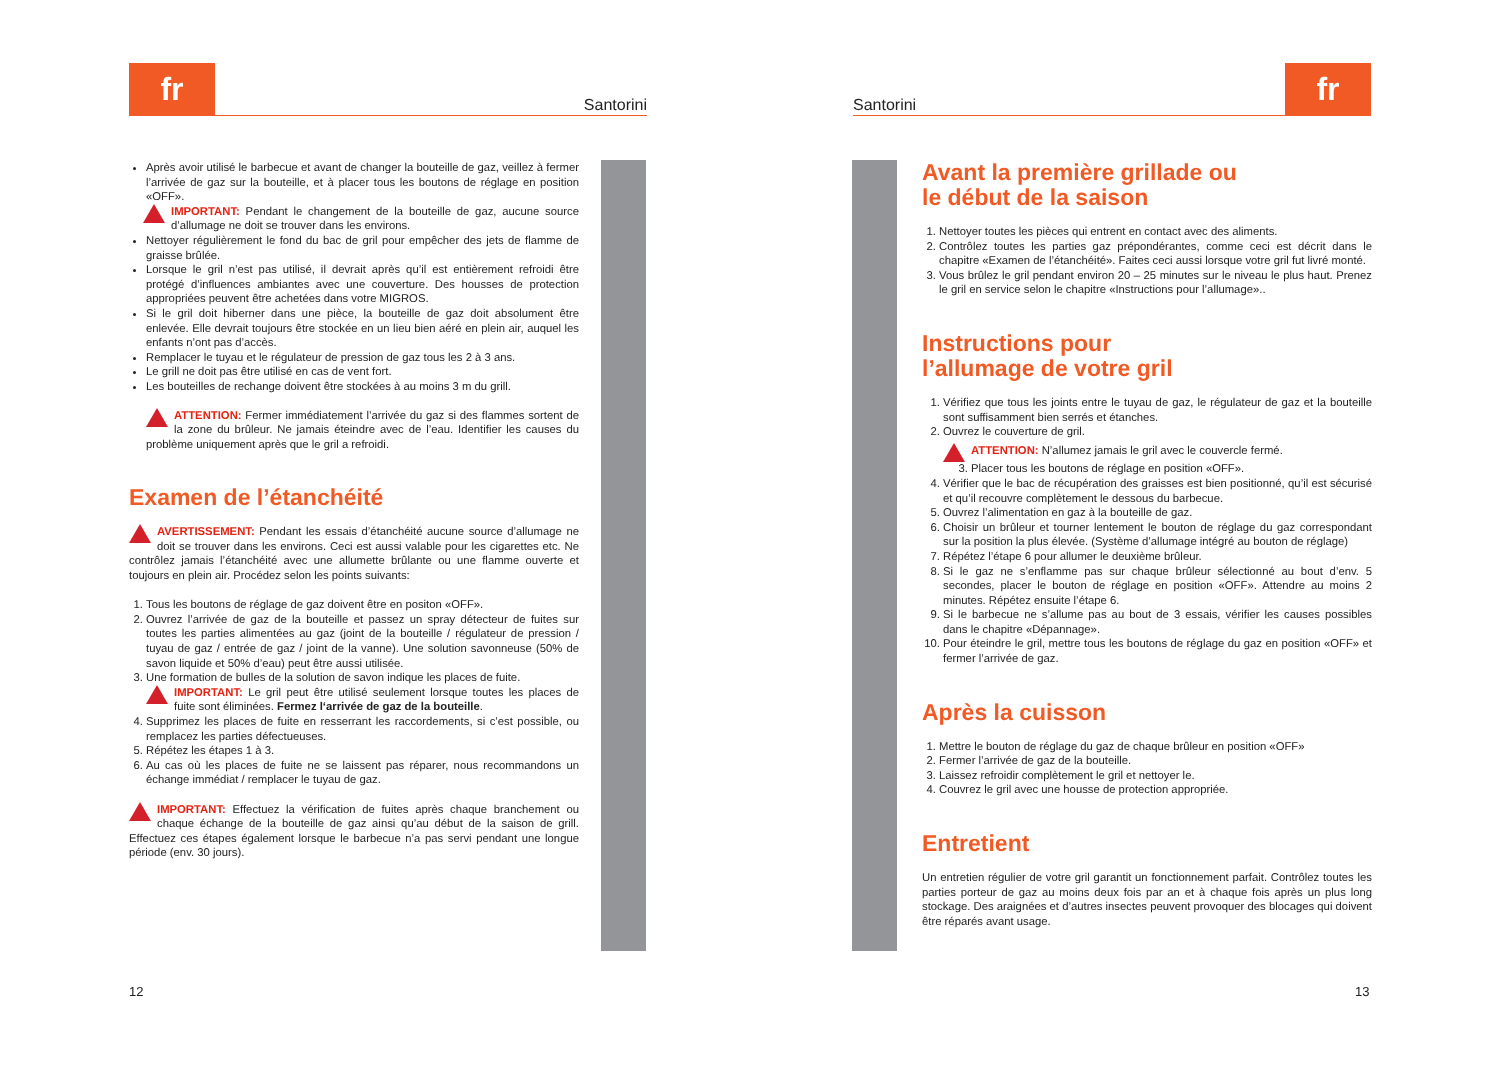fr
Santorini
Après avoir utilisé le barbecue et avant de changer la bouteille de gaz, veillez à fermer l’arrivée de gaz sur la bouteille, et à placer tous les boutons de réglage en position «OFF».
IMPORTANT: Pendant le changement de la bouteille de gaz, aucune source d’allumage ne doit se trouver dans les environs.
Nettoyer régulièrement le fond du bac de gril pour empêcher des jets de flamme de graisse brûlée.
Lorsque le gril n’est pas utilisé, il devrait après qu’il est entièrement refroidi être protégé d’influences ambiantes avec une couverture. Des housses de protection appropriées peuvent être achetées dans votre MIGROS.
Si le gril doit hiberner dans une pièce, la bouteille de gaz doit absolument être enlevée. Elle devrait toujours être stockée en un lieu bien aéré en plein air, auquel les enfants n’ont pas d’accès.
Remplacer le tuyau et le régulateur de pression de gaz tous les 2 à 3 ans.
Le grill ne doit pas être utilisé en cas de vent fort.
Les bouteilles de rechange doivent être stockées à au moins 3 m du grill.
ATTENTION: Fermer immédiatement l’arrivée du gaz si des flammes sortent de la zone du brûleur. Ne jamais éteindre avec de l’eau. Identifier les causes du problème uniquement après que le gril a refroidi.
Examen de l’étanchéité
AVERTISSEMENT: Pendant les essais d’étanchéité aucune source d’allumage ne doit se trouver dans les environs. Ceci est aussi valable pour les cigarettes etc. Ne contrôlez jamais l’étanchéité avec une allumette brûlante ou une flamme ouverte et toujours en plein air. Procédez selon les points suivants:
1. Tous les boutons de réglage de gaz doivent être en positon «OFF».
2. Ouvrez l’arrivée de gaz de la bouteille et passez un spray détecteur de fuites sur toutes les parties alimentées au gaz (joint de la bouteille / régulateur de pression / tuyau de gaz / entrée de gaz / joint de la vanne). Une solution savonneuse (50% de savon liquide et 50% d’eau) peut être aussi utilisée.
3. Une formation de bulles de la solution de savon indique les places de fuite.
IMPORTANT: Le gril peut être utilisé seulement lorsque toutes les places de fuite sont éliminées. Fermez l‘arrivée de gaz de la bouteille.
4. Supprimez les places de fuite en resserrant les raccordements, si c’est possible, ou remplacez les parties défectueuses.
5. Répétez les étapes 1 à 3.
6. Au cas où les places de fuite ne se laissent pas réparer, nous recommandons un échange immédiat / remplacer le tuyau de gaz.
IMPORTANT: Effectuez la vérification de fuites après chaque branchement ou chaque échange de la bouteille de gaz ainsi qu’au début de la saison de grill. Effectuez ces étapes également lorsque le barbecue n’a pas servi pendant une longue période (env. 30 jours).
12
Santorini
fr
Avant la première grillade ou
le début de la saison
1. Nettoyer toutes les pièces qui entrent en contact avec des aliments.
2. Contrôlez toutes les parties gaz prépondérantes, comme ceci est décrit dans le chapitre «Examen de l’étanchéité». Faites ceci aussi lorsque votre gril fut livré monté.
3. Vous brûlez le gril pendant environ 20 – 25 minutes sur le niveau le plus haut. Prenez le gril en service selon le chapitre «Instructions pour l’allumage»..
Instructions pour
l’allumage de votre gril
1. Vérifiez que tous les joints entre le tuyau de gaz, le régulateur de gaz et la bouteille sont suffisamment bien serrés et étanches.
2. Ouvrez le couverture de gril.
ATTENTION: N’allumez jamais le gril avec le couvercle fermé.
3. Placer tous les boutons de réglage en position «OFF».
4. Vérifier que le bac de récupération des graisses est bien positionné, qu’il est sécurisé et qu’il recouvre complètement le dessous du barbecue.
5. Ouvrez l’alimentation en gaz à la bouteille de gaz.
6. Choisir un brûleur et tourner lentement le bouton de réglage du gaz correspondant sur la position la plus élevée. (Système d’allumage intégré au bouton de réglage)
7. Répétez l’étape 6 pour allumer le deuxième brûleur.
8. Si le gaz ne s’enflamme pas sur chaque brûleur sélectionné au bout d’env. 5 secondes, placer le bouton de réglage en position «OFF». Attendre au moins 2 minutes. Répétez ensuite l’étape 6.
9. Si le barbecue ne s’allume pas au bout de 3 essais, vérifier les causes possibles dans le chapitre «Dépannage».
10. Pour éteindre le gril, mettre tous les boutons de réglage du gaz en position «OFF» et fermer l’arrivée de gaz.
Après la cuisson
1. Mettre le bouton de réglage du gaz de chaque brûleur en position «OFF»
2. Fermer l’arrivée de gaz de la bouteille.
3. Laissez refroidir complètement le gril et nettoyer le.
4. Couvrez le gril avec une housse de protection appropriée.
Entretient
Un entretien régulier de votre gril garantit un fonctionnement parfait. Contrôlez toutes les parties porteur de gaz au moins deux fois par an et à chaque fois après un plus long stockage. Des araignées et d’autres insectes peuvent provoquer des blocages qui doivent être réparés avant usage.
13